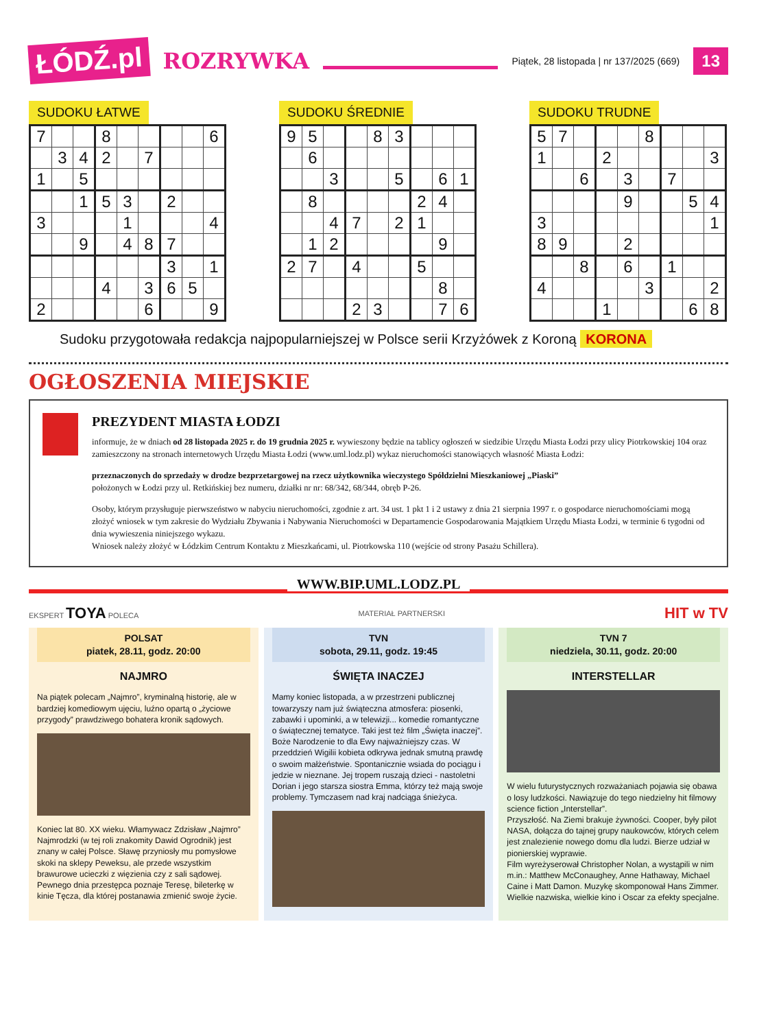ŁÓDŹ.pl
ROZRYWKA
Piątek, 28 listopada | nr 137/2025 (669)
13
SUDOKU ŁATWE
| 7 | | | 8 | | | | | 6 |
| | 3 | 4 | 2 | | 7 | | | |
| 1 | | 5 | | | | | | |
| | | 1 | 5 | 3 | | 2 | | |
| 3 | | | | 1 | | | | 4 |
| | | 9 | | 4 | 8 | 7 | | |
| | | | | | | 3 | | 1 |
| | | | 4 | | 3 | 6 | 5 | |
| 2 | | | | | 6 | | | 9 |
SUDOKU ŚREDNIE
| 9 | 5 | | | 8 | 3 | | | |
| | 6 | | | | | | | |
| | | 3 | | | 5 | | 6 | 1 |
| | 8 | | | | | 2 | 4 | |
| | | 4 | 7 | | 2 | 1 | | |
| | 1 | 2 | | | | | 9 | |
| 2 | 7 | | 4 | | | 5 | | |
| | | | | | | | 8 | |
| | | | 2 | 3 | | | 7 | 6 |
SUDOKU TRUDNE
| 5 | 7 | | | | 8 | | | |
| 1 | | | 2 | | | | | 3 |
| | | 6 | | 3 | | 7 | | |
| | | | | 9 | | | 5 | 4 |
| 3 | | | | | | | | 1 |
| 8 | 9 | | | 2 | | | | |
| | | 8 | | 6 | | 1 | | |
| 4 | | | | | 3 | | | 2 |
| | | | 1 | | | | 6 | 8 |
Sudoku przygotowała redakcja najpopularniejszej w Polsce serii Krzyżówek z Koroną KORONA
OGŁOSZENIA MIEJSKIE
PREZYDENT MIASTA ŁODZI
informuje, że w dniach od 28 listopada 2025 r. do 19 grudnia 2025 r. wywieszony będzie na tablicy ogłoszeń w siedzibie Urzędu Miasta Łodzi przy ulicy Piotrkowskiej 104 oraz zamieszczony na stronach internetowych Urzędu Miasta Łodzi (www.uml.lodz.pl) wykaz nieruchomości stanowiących własność Miasta Łodzi:
przeznaczonych do sprzedaży w drodze bezprzetargowej na rzecz użytkownika wieczystego Spółdzielni Mieszkaniowej „Piaski”
położonych w Łodzi przy ul. Retkińskiej bez numeru, działki nr nr: 68/342, 68/344, obręb P-26.
Osoby, którym przysługuje pierwszeństwo w nabyciu nieruchomości, zgodnie z art. 34 ust. 1 pkt 1 i 2 ustawy z dnia 21 sierpnia 1997 r. o gospodarce nieruchomościami mogą złożyć wniosek w tym zakresie do Wydziału Zbywania i Nabywania Nieruchomości w Departamencie Gospodarowania Majątkiem Urzędu Miasta Łodzi, w terminie 6 tygodni od dnia wywieszenia niniejszego wykazu.
Wniosek należy złożyć w Łódzkim Centrum Kontaktu z Mieszkańcami, ul. Piotrkowska 110 (wejście od strony Pasażu Schillera).
WWW.BIP.UML.LODZ.PL
EKSPERT TOYA POLECA MATERIAŁ PARTNERSKI
HIT w TV
POLSAT
piatek, 28.11, godz. 20:00
NAJMRO
Na piątek polecam „Najmro”, kryminalną historię, ale w bardziej komediowym ujęciu, luźno opartą o „życiowe przygody” prawdziwego bohatera kronik sądowych.
Koniec lat 80. XX wieku. Włamywacz Zdzisław „Najmro” Najmrodzki (w tej roli znakomity Dawid Ogrodnik) jest znany w całej Polsce. Sławę przyniosły mu pomysłowe skoki na sklepy Peweksu, ale przede wszystkim brawurowe ucieczki z więzienia czy z sali sądowej. Pewnego dnia przestępca poznaje Teresę, bileterkę w kinie Tęcza, dla której postanawia zmienić swoje życie.
TVN
sobota, 29.11, godz. 19:45
ŚWIĘTA INACZEJ
Mamy koniec listopada, a w przestrzeni publicznej towarzyszy nam już świąteczna atmosfera: piosenki, zabawki i upominki, a w telewizji... komedie romantyczne o świątecznej tematyce. Taki jest też film „Święta inaczej”. Boże Narodzenie to dla Ewy najważniejszy czas. W przeddzień Wigilii kobieta odkrywa jednak smutną prawdę o swoim małżeństwie. Spontanicznie wsiada do pociągu i jedzie w nieznane. Jej tropem ruszają dzieci - nastoletni Dorian i jego starsza siostra Emma, którzy też mają swoje problemy. Tymczasem nad kraj nadciąga śnieżyca.
TVN 7
niedziela, 30.11, godz. 20:00
INTERSTELLAR
W wielu futurystycznych rozważaniach pojawia się obawa o losy ludzkości. Nawiązuje do tego niedzielny hit filmowy science fiction „Interstellar”.
Przyszłość. Na Ziemi brakuje żywności. Cooper, były pilot NASA, dołącza do tajnej grupy naukowców, których celem jest znalezienie nowego domu dla ludzi. Bierze udział w pionierskiej wyprawie.
Film wyreżyserował Christopher Nolan, a wystąpili w nim m.in.: Matthew McConaughey, Anne Hathaway, Michael Caine i Matt Damon. Muzykę skomponował Hans Zimmer. Wielkie nazwiska, wielkie kino i Oscar za efekty specjalne.